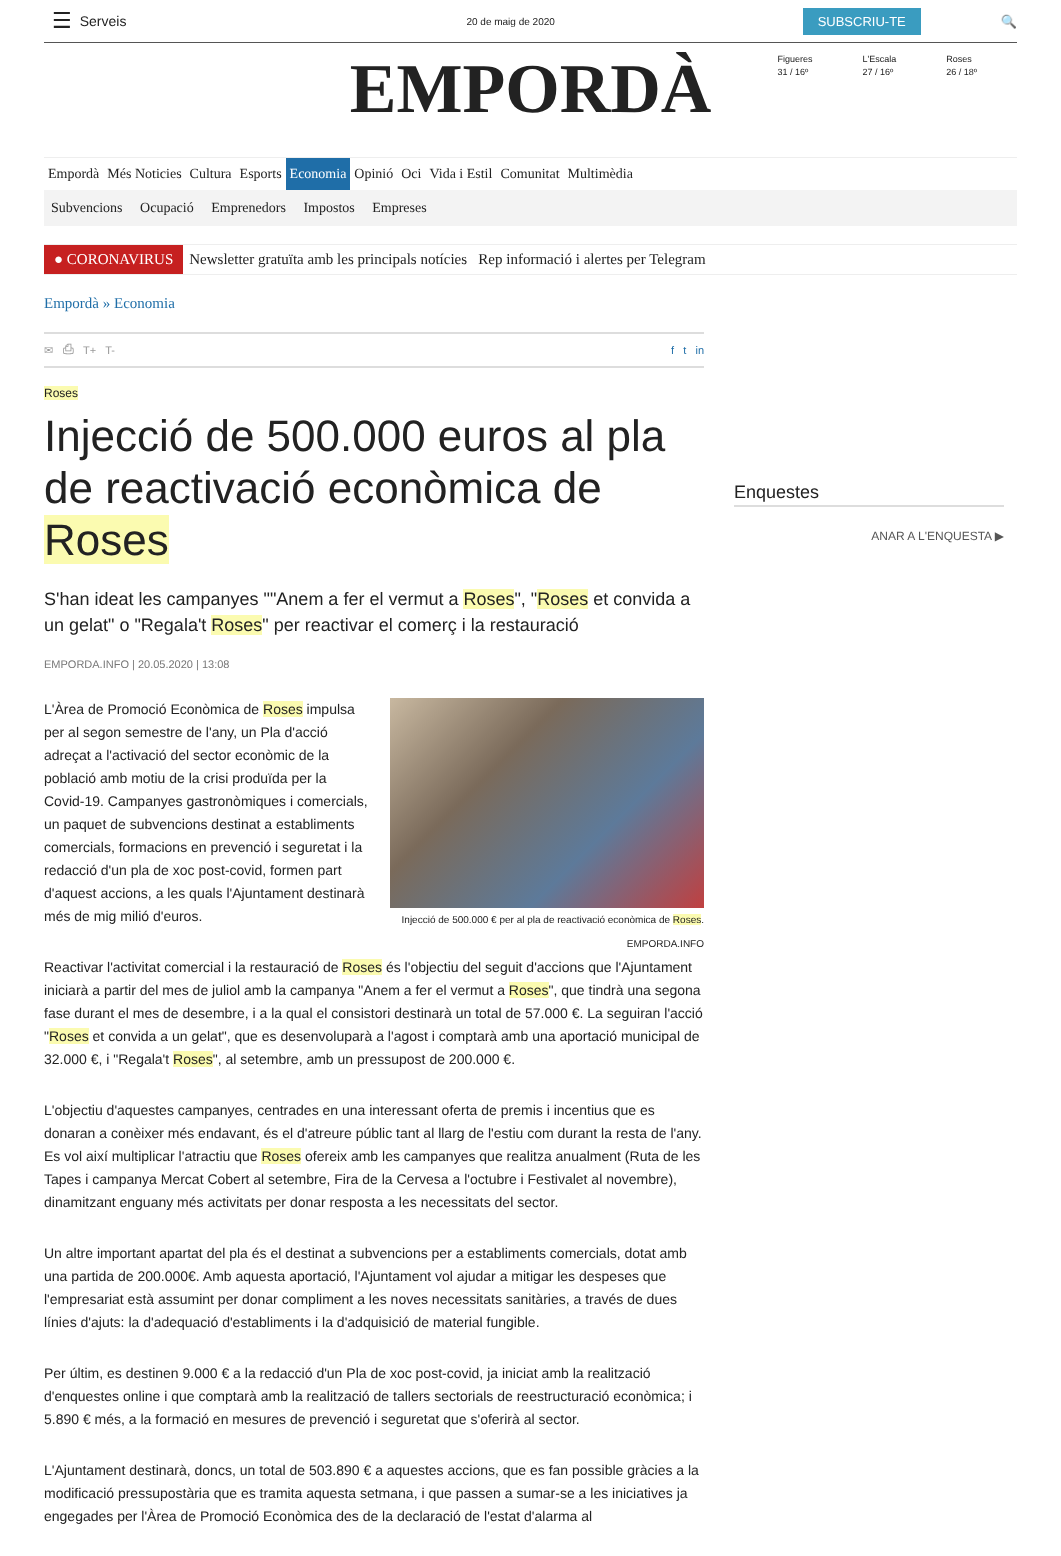☰ Serveis 20 de maig de 2020 SUBSCRIU-TE 🔍
EMPORDÀ
Figueres
31 / 16º
L'Escala
27 / 16º
Roses
26 / 18º
Empordà Més Noticies Cultura Esports Economia Opinió Oci Vida i Estil Comunitat Multimèdia
Subvencions Ocupació Emprenedors Impostos Empreses
● CORONAVIRUS Newsletter gratuïta amb les principals notícies Rep informació i alertes per Telegram
Empordà » Economia
✉ ⎙ T+ T- f t in
Roses
Injecció de 500.000 euros al pla de reactivació econòmica de Roses
S'han ideat les campanyes ""Anem a fer el vermut a Roses", "Roses et convida a un gelat" o "Regala't Roses" per reactivar el comerç i la restauració
EMPORDA.INFO | 20.05.2020 | 13:08
Injecció de 500.000 € per al pla de reactivació econòmica de Roses. EMPORDA.INFO
L'Àrea de Promoció Econòmica de Roses impulsa per al segon semestre de l'any, un Pla d'acció adreçat a l'activació del sector econòmic de la població amb motiu de la crisi produïda per la Covid-19. Campanyes gastronòmiques i comercials, un paquet de subvencions destinat a establiments comercials, formacions en prevenció i seguretat i la redacció d'un pla de xoc post-covid, formen part d'aquest accions, a les quals l'Ajuntament destinarà més de mig milió d'euros.
Reactivar l'activitat comercial i la restauració de Roses és l'objectiu del seguit d'accions que l'Ajuntament iniciarà a partir del mes de juliol amb la campanya "Anem a fer el vermut a Roses", que tindrà una segona fase durant el mes de desembre, i a la qual el consistori destinarà un total de 57.000 €. La seguiran l'acció "Roses et convida a un gelat", que es desenvoluparà a l'agost i comptarà amb una aportació municipal de 32.000 €, i "Regala't Roses", al setembre, amb un pressupost de 200.000 €.
L'objectiu d'aquestes campanyes, centrades en una interessant oferta de premis i incentius que es donaran a conèixer més endavant, és el d'atreure públic tant al llarg de l'estiu com durant la resta de l'any. Es vol així multiplicar l'atractiu que Roses ofereix amb les campanyes que realitza anualment (Ruta de les Tapes i campanya Mercat Cobert al setembre, Fira de la Cervesa a l'octubre i Festivalet al novembre), dinamitzant enguany més activitats per donar resposta a les necessitats del sector.
Un altre important apartat del pla és el destinat a subvencions per a establiments comercials, dotat amb una partida de 200.000€. Amb aquesta aportació, l'Ajuntament vol ajudar a mitigar les despeses que l'empresariat està assumint per donar compliment a les noves necessitats sanitàries, a través de dues línies d'ajuts: la d'adequació d'establiments i la d'adquisició de material fungible.
Per últim, es destinen 9.000 € a la redacció d'un Pla de xoc post-covid, ja iniciat amb la realització d'enquestes online i que comptarà amb la realització de tallers sectorials de reestructuració econòmica; i 5.890 € més, a la formació en mesures de prevenció i seguretat que s'oferirà al sector.
L'Ajuntament destinarà, doncs, un total de 503.890 € a aquestes accions, que es fan possible gràcies a la modificació pressupostària que es tramita aquesta setmana, i que passen a sumar-se a les iniciatives ja engegades per l'Àrea de Promoció Econòmica des de la declaració de l'estat d'alarma al
Enquestes
ANAR A L'ENQUESTA ▶